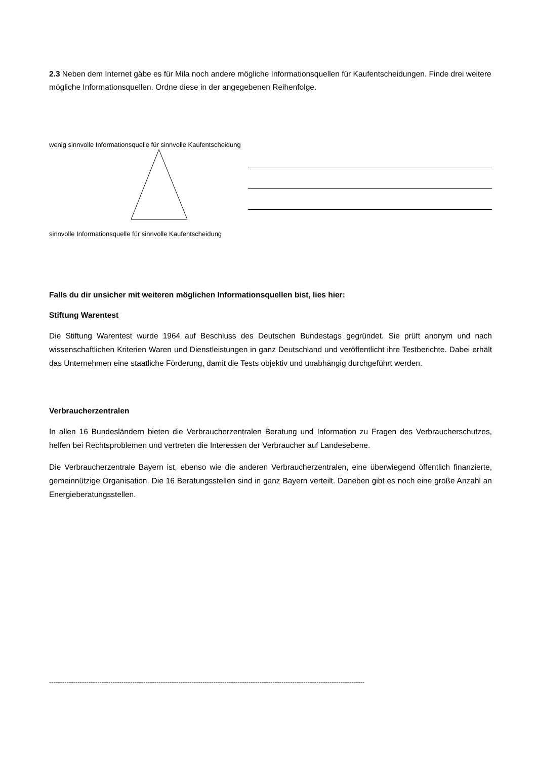2.3 Neben dem Internet gäbe es für Mila noch andere mögliche Informationsquellen für Kaufentscheidungen. Finde drei weitere mögliche Informationsquellen. Ordne diese in der angegebenen Reihenfolge.
wenig sinnvolle Informationsquelle für sinnvolle Kaufentscheidung
sinnvolle Informationsquelle für sinnvolle Kaufentscheidung
Falls du dir unsicher mit weiteren möglichen Informationsquellen bist, lies hier:
Stiftung Warentest
Die Stiftung Warentest wurde 1964 auf Beschluss des Deutschen Bundestags gegründet. Sie prüft anonym und nach wissenschaftlichen Kriterien Waren und Dienstleistungen in ganz Deutschland und veröffentlicht ihre Testberichte. Dabei erhält das Unternehmen eine staatliche Förderung, damit die Tests objektiv und unabhängig durchgeführt werden.
Verbraucherzentralen
In allen 16 Bundesländern bieten die Verbraucherzentralen Beratung und Information zu Fragen des Verbraucherschutzes, helfen bei Rechtsproblemen und vertreten die Interessen der Verbraucher auf Landesebene.
Die Verbraucherzentrale Bayern ist, ebenso wie die anderen Verbraucherzentralen, eine überwiegend öffentlich finanzierte, gemeinnützige Organisation. Die 16 Beratungsstellen sind in ganz Bayern verteilt. Daneben gibt es noch eine große Anzahl an Energieberatungsstellen.
------------------------------------------------------------------------------------------------------------------------------------------------